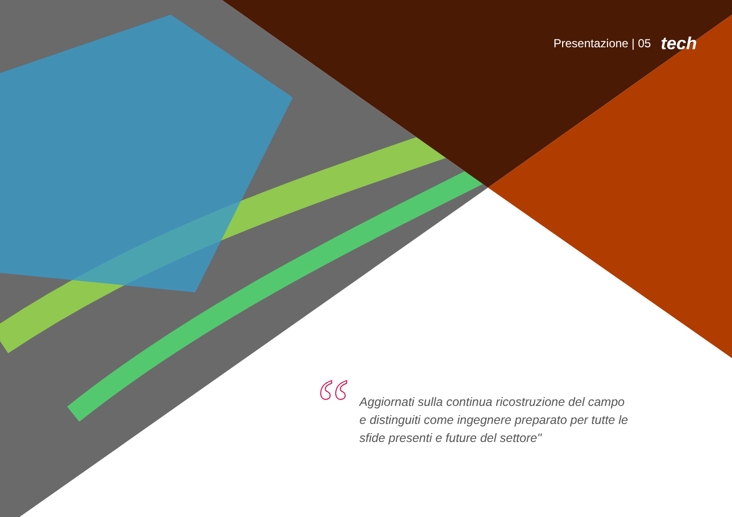Presentazione | 05 tech
“
Aggiornati sulla continua ricostruzione del campo e distinguiti come ingegnere preparato per tutte le sfide presenti e future del settore"